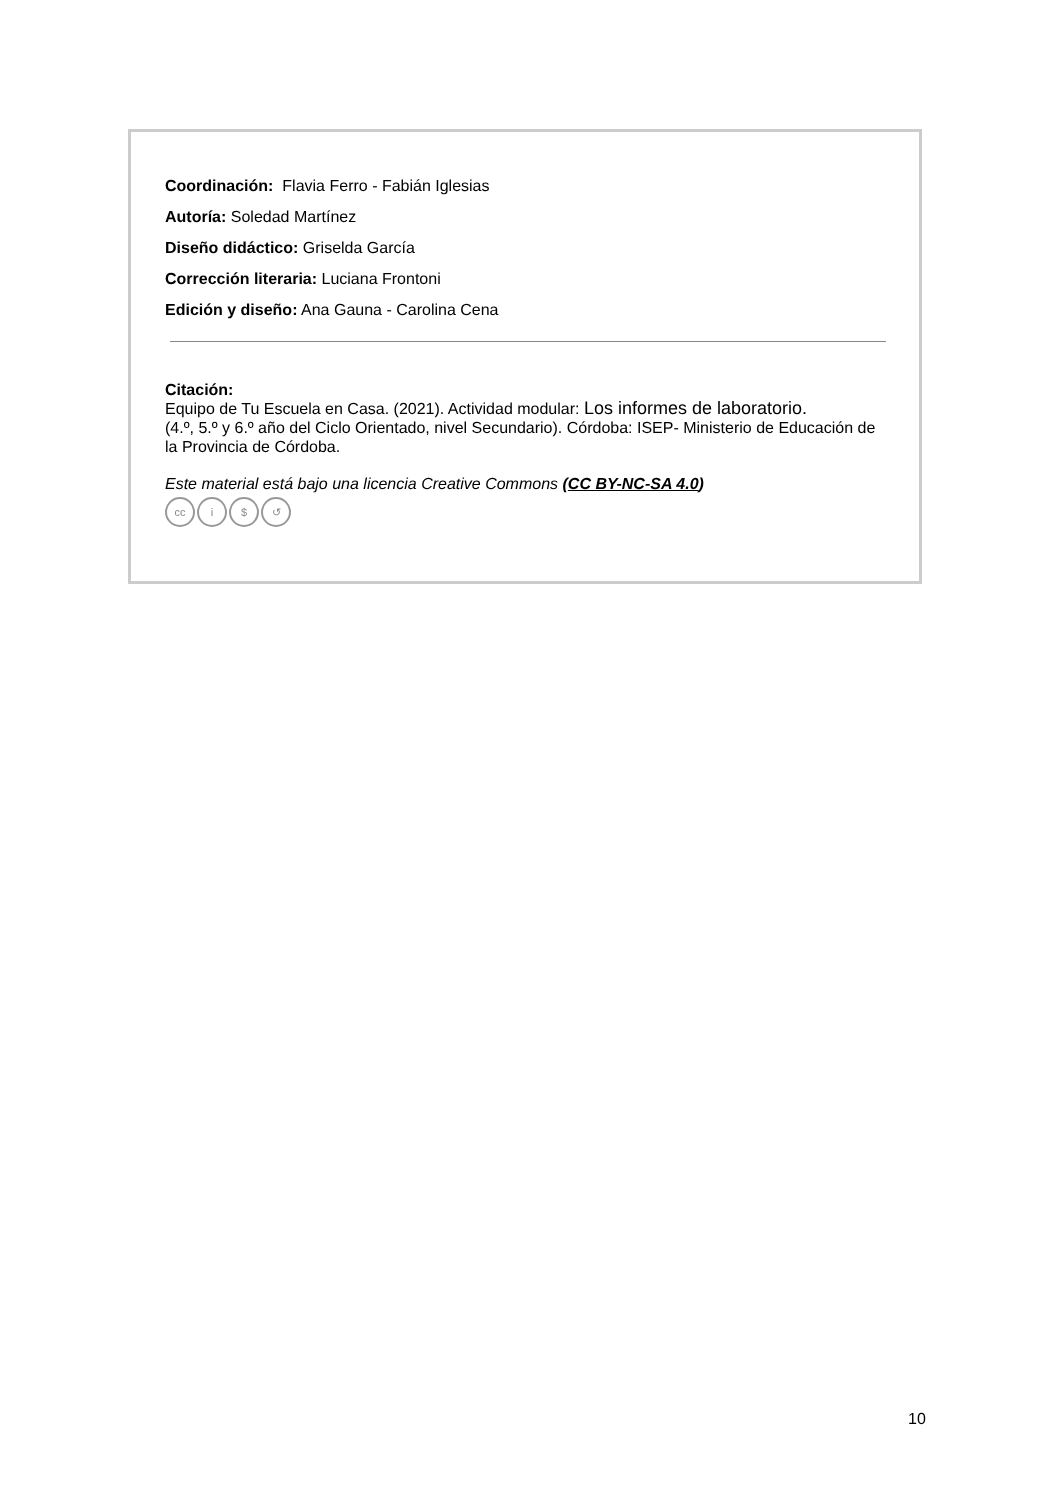Coordinación: Flavia Ferro - Fabián Iglesias
Autoría: Soledad Martínez
Diseño didáctico: Griselda García
Corrección literaria: Luciana Frontoni
Edición y diseño: Ana Gauna - Carolina Cena
Citación:
Equipo de Tu Escuela en Casa. (2021). Actividad modular: Los informes de laboratorio.
(4.º, 5.º y 6.º año del Ciclo Orientado, nivel Secundario). Córdoba: ISEP- Ministerio de Educación de la Provincia de Córdoba.
Este material está bajo una licencia Creative Commons (CC BY-NC-SA 4.0)
cc i $ ↺
10